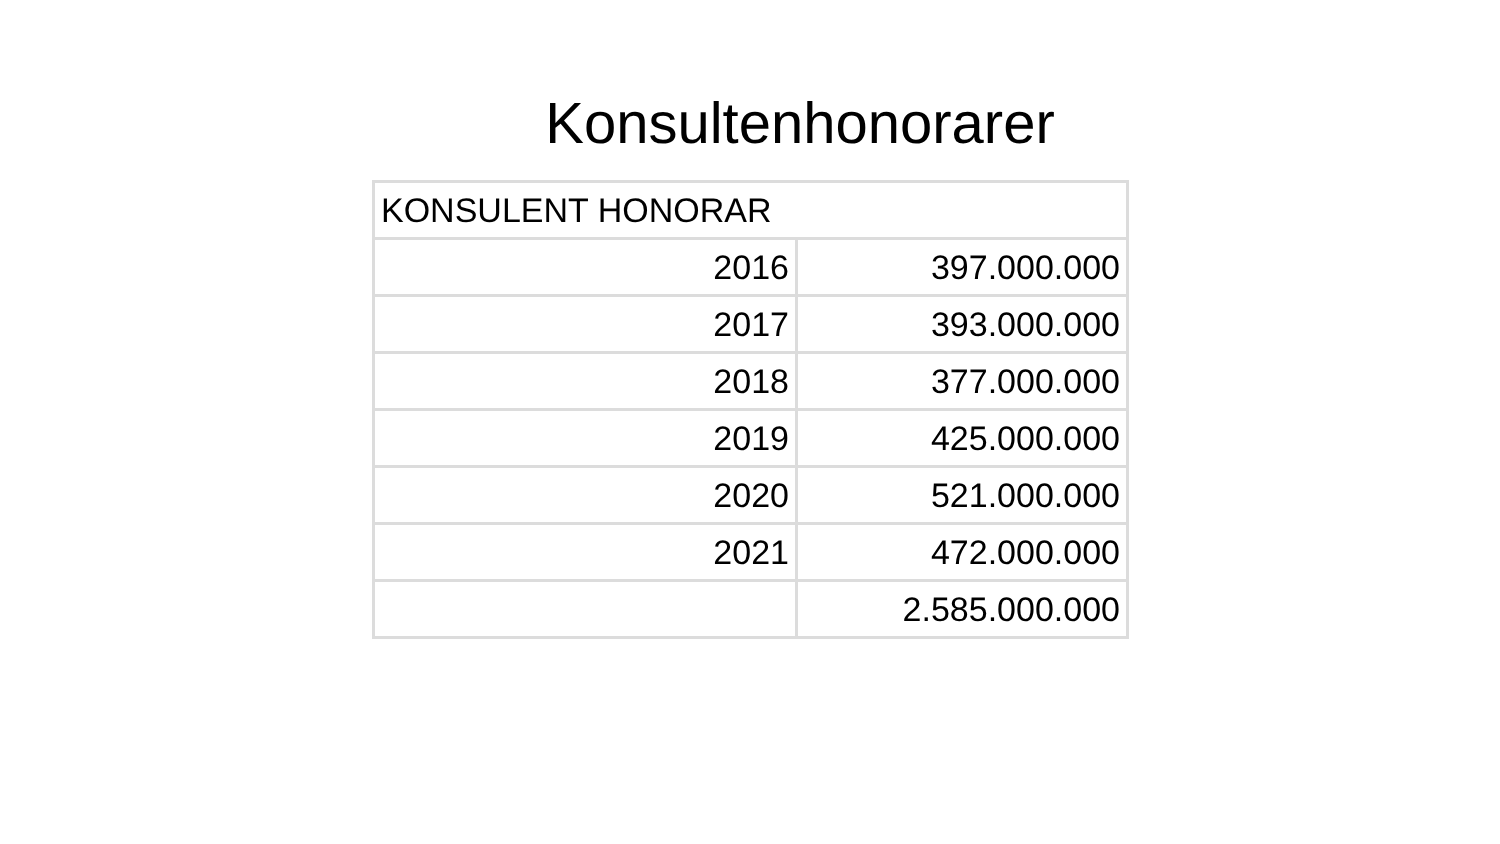Konsultenhonorarer
| KONSULENT HONORAR | |
| 2016 | 397.000.000 |
| 2017 | 393.000.000 |
| 2018 | 377.000.000 |
| 2019 | 425.000.000 |
| 2020 | 521.000.000 |
| 2021 | 472.000.000 |
| | 2.585.000.000 |